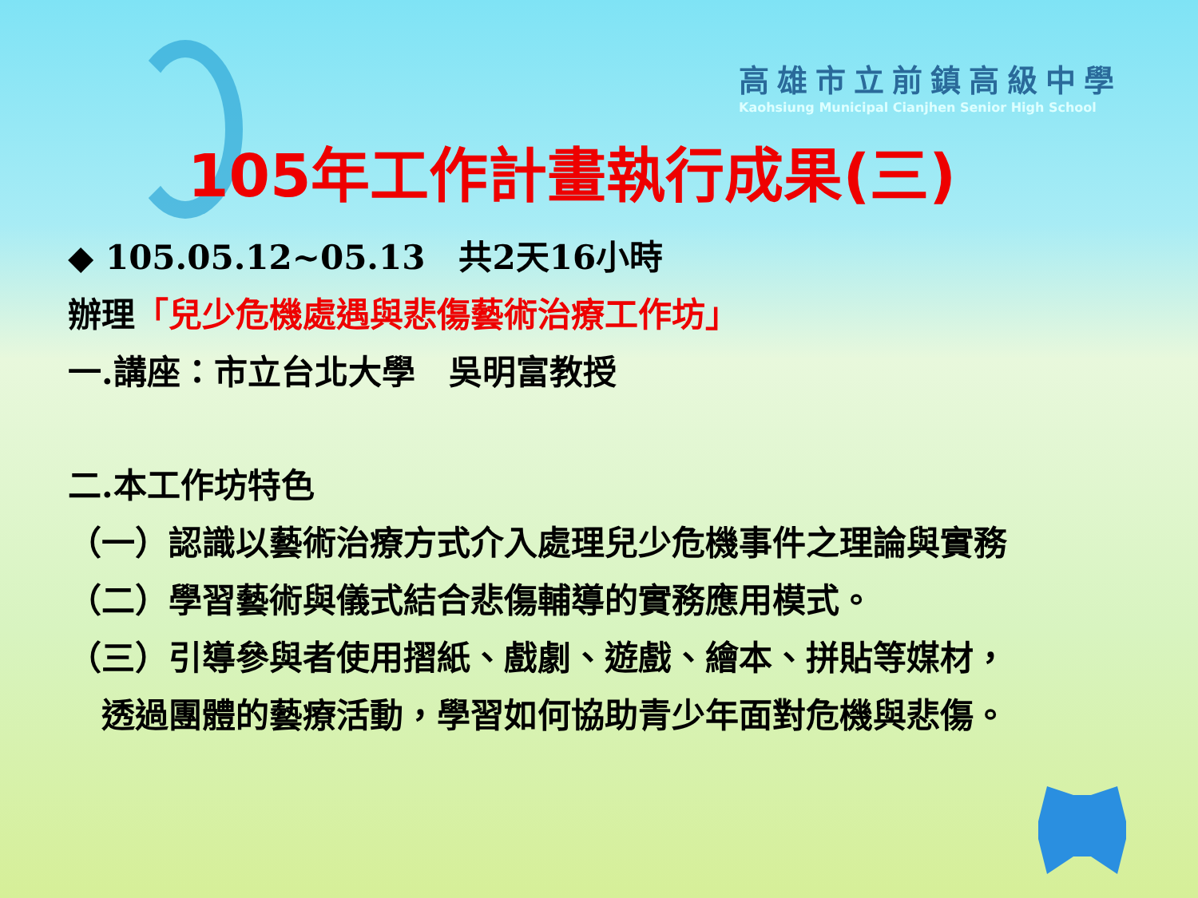高雄市立前鎮高級中學
Kaohsiung Municipal Cianjhen Senior High School
105年工作計畫執行成果(三)
◆ 105.05.12~05.13　共2天16小時
辦理「兒少危機處遇與悲傷藝術治療工作坊」
一.講座：市立台北大學　吳明富教授
二.本工作坊特色
（一）認識以藝術治療方式介入處理兒少危機事件之理論與實務
（二）學習藝術與儀式結合悲傷輔導的實務應用模式。
（三）引導參與者使用摺紙、戲劇、遊戲、繪本、拼貼等媒材，
　透過團體的藝療活動，學習如何協助青少年面對危機與悲傷。